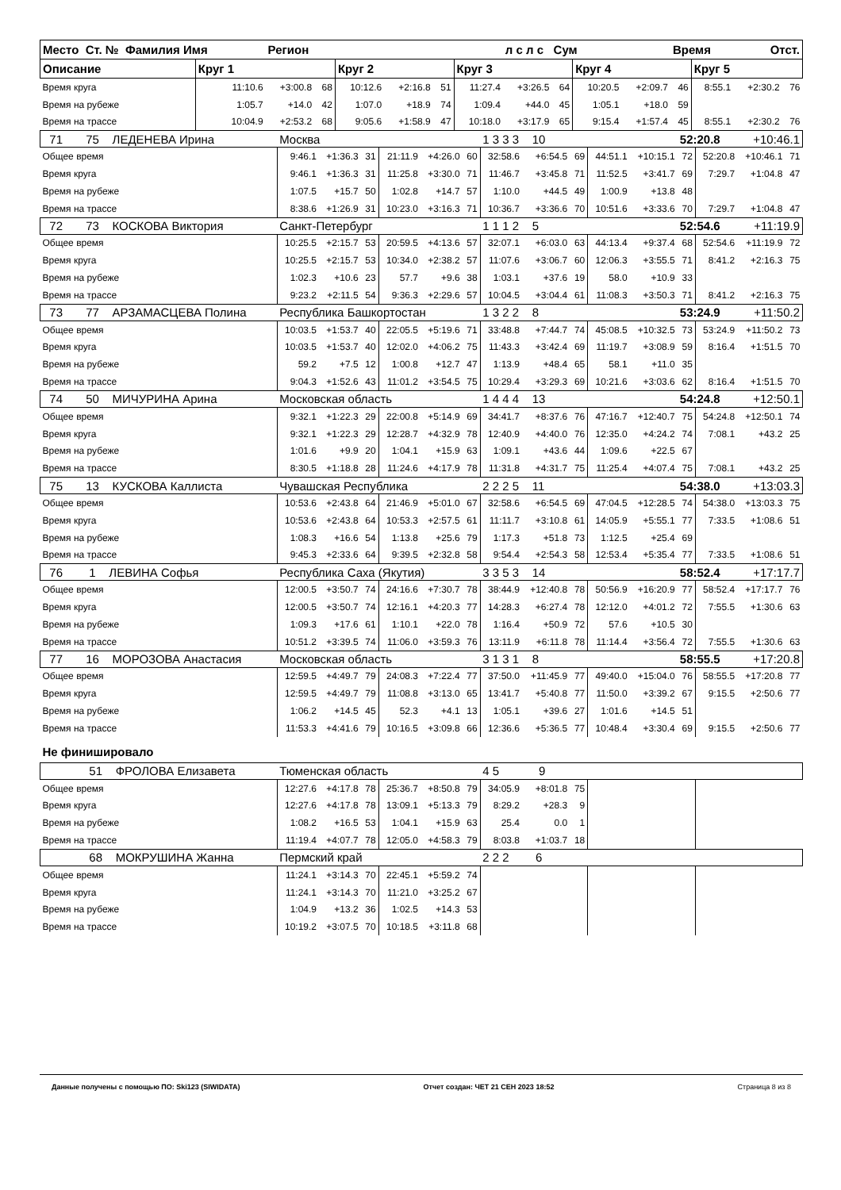| Место Ст. № Фамилия Имя | | Регион | | | | | | л с л с Сум | | | | Время Отст. | | | |
| --- | --- | --- | --- | --- | --- | --- | --- | --- | --- | --- | --- | --- | --- | --- | --- |
| Описание | Круг 1 | | | Круг 2 | | | Круг 3 | | | Круг 4 | | | Круг 5 | | |
| Время круга | 11:10.6 | +3:00.8 | 68 | 10:12.6 | +2:16.8 | 51 | 11:27.4 | +3:26.5 | 64 | 10:20.5 | +2:09.7 | 46 | 8:55.1 | +2:30.2 | 76 |
| Время на рубеже | 1:05.7 | +14.0 | 42 | 1:07.0 | +18.9 | 74 | 1:09.4 | +44.0 | 45 | 1:05.1 | +18.0 | 59 | | | |
| Время на трассе | 10:04.9 | +2:53.2 | 68 | 9:05.6 | +1:58.9 | 47 | 10:18.0 | +3:17.9 | 65 | 9:15.4 | +1:57.4 | 45 | 8:55.1 | +2:30.2 | 76 |
| 71 75 ЛЕДЕНЕВА Ирина | Москва | | | | | | 1 3 3 3 10 | | | | | 52:20.8 | | +10:46.1 | |
| Общее время | 9:46.1 | +1:36.3 | 31 | 21:11.9 | +4:26.0 | 60 | 32:58.6 | +6:54.5 | 69 | 44:51.1 | +10:15.1 | 72 | 52:20.8 | +10:46.1 | 71 |
| Время круга | 9:46.1 | +1:36.3 | 31 | 11:25.8 | +3:30.0 | 71 | 11:46.7 | +3:45.8 | 71 | 11:52.5 | +3:41.7 | 69 | 7:29.7 | +1:04.8 | 47 |
| Время на рубеже | 1:07.5 | +15.7 | 50 | 1:02.8 | +14.7 | 57 | 1:10.0 | +44.5 | 49 | 1:00.9 | +13.8 | 48 | | | |
| Время на трассе | 8:38.6 | +1:26.9 | 31 | 10:23.0 | +3:16.3 | 71 | 10:36.7 | +3:36.6 | 70 | 10:51.6 | +3:33.6 | 70 | 7:29.7 | +1:04.8 | 47 |
| 72 73 КОСКОВА Виктория | Санкт-Петербург | | | | | | 1 1 1 2 5 | | | | | 52:54.6 | | +11:19.9 | |
| Общее время | 10:25.5 | +2:15.7 | 53 | 20:59.5 | +4:13.6 | 57 | 32:07.1 | +6:03.0 | 63 | 44:13.4 | +9:37.4 | 68 | 52:54.6 | +11:19.9 | 72 |
| Время круга | 10:25.5 | +2:15.7 | 53 | 10:34.0 | +2:38.2 | 57 | 11:07.6 | +3:06.7 | 60 | 12:06.3 | +3:55.5 | 71 | 8:41.2 | +2:16.3 | 75 |
| Время на рубеже | 1:02.3 | +10.6 | 23 | 57.7 | +9.6 | 38 | 1:03.1 | +37.6 | 19 | 58.0 | +10.9 | 33 | | | |
| Время на трассе | 9:23.2 | +2:11.5 | 54 | 9:36.3 | +2:29.6 | 57 | 10:04.5 | +3:04.4 | 61 | 11:08.3 | +3:50.3 | 71 | 8:41.2 | +2:16.3 | 75 |
| 73 77 АРЗАМАСЦЕВА Полина | Республика Башкортостан | | | | | | 1 3 2 2 8 | | | | | 53:24.9 | | +11:50.2 | |
| Общее время | 10:03.5 | +1:53.7 | 40 | 22:05.5 | +5:19.6 | 71 | 33:48.8 | +7:44.7 | 74 | 45:08.5 | +10:32.5 | 73 | 53:24.9 | +11:50.2 | 73 |
| Время круга | 10:03.5 | +1:53.7 | 40 | 12:02.0 | +4:06.2 | 75 | 11:43.3 | +3:42.4 | 69 | 11:19.7 | +3:08.9 | 59 | 8:16.4 | +1:51.5 | 70 |
| Время на рубеже | 59.2 | +7.5 | 12 | 1:00.8 | +12.7 | 47 | 1:13.9 | +48.4 | 65 | 58.1 | +11.0 | 35 | | | |
| Время на трассе | 9:04.3 | +1:52.6 | 43 | 11:01.2 | +3:54.5 | 75 | 10:29.4 | +3:29.3 | 69 | 10:21.6 | +3:03.6 | 62 | 8:16.4 | +1:51.5 | 70 |
| 74 50 МИЧУРИНА Арина | Московская область | | | | | | 1 4 4 4 13 | | | | | 54:24.8 | | +12:50.1 | |
| Общее время | 9:32.1 | +1:22.3 | 29 | 22:00.8 | +5:14.9 | 69 | 34:41.7 | +8:37.6 | 76 | 47:16.7 | +12:40.7 | 75 | 54:24.8 | +12:50.1 | 74 |
| Время круга | 9:32.1 | +1:22.3 | 29 | 12:28.7 | +4:32.9 | 78 | 12:40.9 | +4:40.0 | 76 | 12:35.0 | +4:24.2 | 74 | 7:08.1 | +43.2 | 25 |
| Время на рубеже | 1:01.6 | +9.9 | 20 | 1:04.1 | +15.9 | 63 | 1:09.1 | +43.6 | 44 | 1:09.6 | +22.5 | 67 | | | |
| Время на трассе | 8:30.5 | +1:18.8 | 28 | 11:24.6 | +4:17.9 | 78 | 11:31.8 | +4:31.7 | 75 | 11:25.4 | +4:07.4 | 75 | 7:08.1 | +43.2 | 25 |
| 75 13 КУСКОВА Каллиста | Чувашская Республика | | | | | | 2 2 2 5 11 | | | | | 54:38.0 | | +13:03.3 | |
| Общее время | 10:53.6 | +2:43.8 | 64 | 21:46.9 | +5:01.0 | 67 | 32:58.6 | +6:54.5 | 69 | 47:04.5 | +12:28.5 | 74 | 54:38.0 | +13:03.3 | 75 |
| Время круга | 10:53.6 | +2:43.8 | 64 | 10:53.3 | +2:57.5 | 61 | 11:11.7 | +3:10.8 | 61 | 14:05.9 | +5:55.1 | 77 | 7:33.5 | +1:08.6 | 51 |
| Время на рубеже | 1:08.3 | +16.6 | 54 | 1:13.8 | +25.6 | 79 | 1:17.3 | +51.8 | 73 | 1:12.5 | +25.4 | 69 | | | |
| Время на трассе | 9:45.3 | +2:33.6 | 64 | 9:39.5 | +2:32.8 | 58 | 9:54.4 | +2:54.3 | 58 | 12:53.4 | +5:35.4 | 77 | 7:33.5 | +1:08.6 | 51 |
| 76 1 ЛЕВИНА Софья | Республика Саха (Якутия) | | | | | | 3 3 5 3 14 | | | | | 58:52.4 | | +17:17.7 | |
| Общее время | 12:00.5 | +3:50.7 | 74 | 24:16.6 | +7:30.7 | 78 | 38:44.9 | +12:40.8 | 78 | 50:56.9 | +16:20.9 | 77 | 58:52.4 | +17:17.7 | 76 |
| Время круга | 12:00.5 | +3:50.7 | 74 | 12:16.1 | +4:20.3 | 77 | 14:28.3 | +6:27.4 | 78 | 12:12.0 | +4:01.2 | 72 | 7:55.5 | +1:30.6 | 63 |
| Время на рубеже | 1:09.3 | +17.6 | 61 | 1:10.1 | +22.0 | 78 | 1:16.4 | +50.9 | 72 | 57.6 | +10.5 | 30 | | | |
| Время на трассе | 10:51.2 | +3:39.5 | 74 | 11:06.0 | +3:59.3 | 76 | 13:11.9 | +6:11.8 | 78 | 11:14.4 | +3:56.4 | 72 | 7:55.5 | +1:30.6 | 63 |
| 77 16 МОРОЗОВА Анастасия | Московская область | | | | | | 3 1 3 1 8 | | | | | 58:55.5 | | +17:20.8 | |
| Общее время | 12:59.5 | +4:49.7 | 79 | 24:08.3 | +7:22.4 | 77 | 37:50.0 | +11:45.9 | 77 | 49:40.0 | +15:04.0 | 76 | 58:55.5 | +17:20.8 | 77 |
| Время круга | 12:59.5 | +4:49.7 | 79 | 11:08.8 | +3:13.0 | 65 | 13:41.7 | +5:40.8 | 77 | 11:50.0 | +3:39.2 | 67 | 9:15.5 | +2:50.6 | 77 |
| Время на рубеже | 1:06.2 | +14.5 | 45 | 52.3 | +4.1 | 13 | 1:05.1 | +39.6 | 27 | 1:01.6 | +14.5 | 51 | | | |
| Время на трассе | 11:53.3 | +4:41.6 | 79 | 10:16.5 | +3:09.8 | 66 | 12:36.6 | +5:36.5 | 77 | 10:48.4 | +3:30.4 | 69 | 9:15.5 | +2:50.6 | 77 |
| Не финишировало | | | | | | | | | | | | | | | |
| 51 ФРОЛОВА Елизавета | Тюменская область | | | | | | 4 5 9 | | | | | | | | |
| Общее время | 12:27.6 | +4:17.8 | 78 | 25:36.7 | +8:50.8 | 79 | 34:05.9 | +8:01.8 | 75 | | | | | | |
| Время круга | 12:27.6 | +4:17.8 | 78 | 13:09.1 | +5:13.3 | 79 | 8:29.2 | +28.3 | 9 | | | | | | |
| Время на рубеже | 1:08.2 | +16.5 | 53 | 1:04.1 | +15.9 | 63 | 25.4 | 0.0 | 1 | | | | | | |
| Время на трассе | 11:19.4 | +4:07.7 | 78 | 12:05.0 | +4:58.3 | 79 | 8:03.8 | +1:03.7 | 18 | | | | | | |
| 68 МОКРУШИНА Жанна | Пермский край | | | | | | 2 2 2 6 | | | | | | | | |
| Общее время | 11:24.1 | +3:14.3 | 70 | 22:45.1 | +5:59.2 | 74 | | | | | | | | | |
| Время круга | 11:24.1 | +3:14.3 | 70 | 11:21.0 | +3:25.2 | 67 | | | | | | | | | |
| Время на рубеже | 1:04.9 | +13.2 | 36 | 1:02.5 | +14.3 | 53 | | | | | | | | | |
| Время на трассе | 10:19.2 | +3:07.5 | 70 | 10:18.5 | +3:11.8 | 68 | | | | | | | | | |
Данные получены с помощью ПО: Ski123 (SIWIDATA) Отчет создан: ЧЕТ 21 СЕН 2023 18:52 Страница 8 из 8